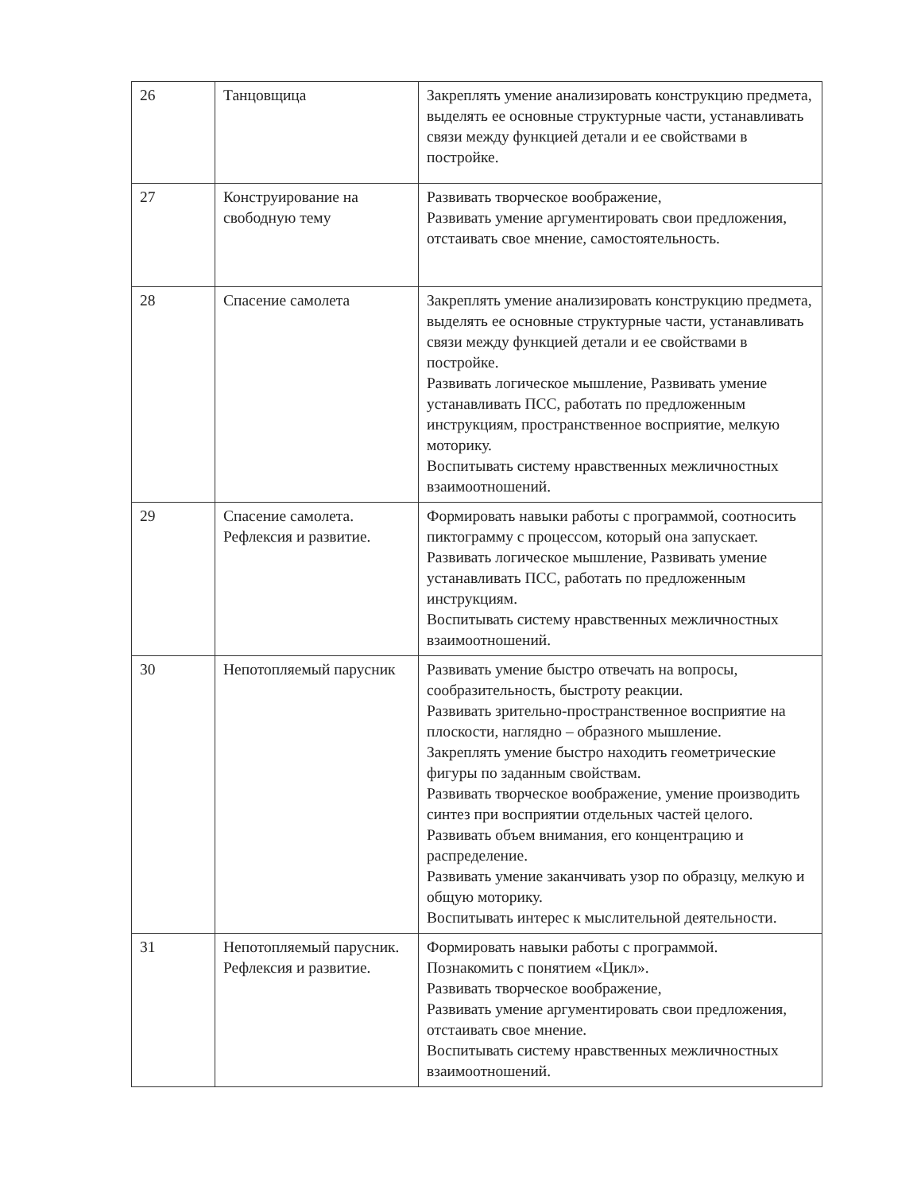| 26 | Танцовщица | Закреплять умение анализировать конструкцию предмета, выделять ее основные структурные части, устанавливать связи между функцией детали и ее свойствами в постройке. |
| 27 | Конструирование на свободную тему | Развивать творческое воображение, Развивать умение аргументировать свои предложения, отстаивать свое мнение, самостоятельность. |
| 28 | Спасение самолета | Закреплять умение анализировать конструкцию предмета, выделять ее основные структурные части, устанавливать связи между функцией детали и ее свойствами в постройке. Развивать логическое мышление, Развивать умение устанавливать ПСС, работать по предложенным инструкциям, пространственное восприятие, мелкую моторику. Воспитывать систему нравственных межличностных взаимоотношений. |
| 29 | Спасение самолета. Рефлексия и развитие. | Формировать навыки работы с программой, соотносить пиктограмму с процессом, который она запускает. Развивать логическое мышление, Развивать умение устанавливать ПСС, работать по предложенным инструкциям. Воспитывать систему нравственных межличностных взаимоотношений. |
| 30 | Непотопляемый парусник | Развивать умение быстро отвечать на вопросы, сообразительность, быстроту реакции. Развивать зрительно-пространственное восприятие на плоскости, наглядно – образного мышление. Закреплять умение быстро находить геометрические фигуры по заданным свойствам. Развивать творческое воображение, умение производить синтез при восприятии отдельных частей целого. Развивать объем внимания, его концентрацию и распределение. Развивать умение заканчивать узор по образцу, мелкую и общую моторику. Воспитывать интерес к мыслительной деятельности. |
| 31 | Непотопляемый парусник. Рефлексия и развитие. | Формировать навыки работы с программой. Познакомить с понятием «Цикл». Развивать творческое воображение, Развивать умение аргументировать свои предложения, отстаивать свое мнение. Воспитывать систему нравственных межличностных взаимоотношений. |